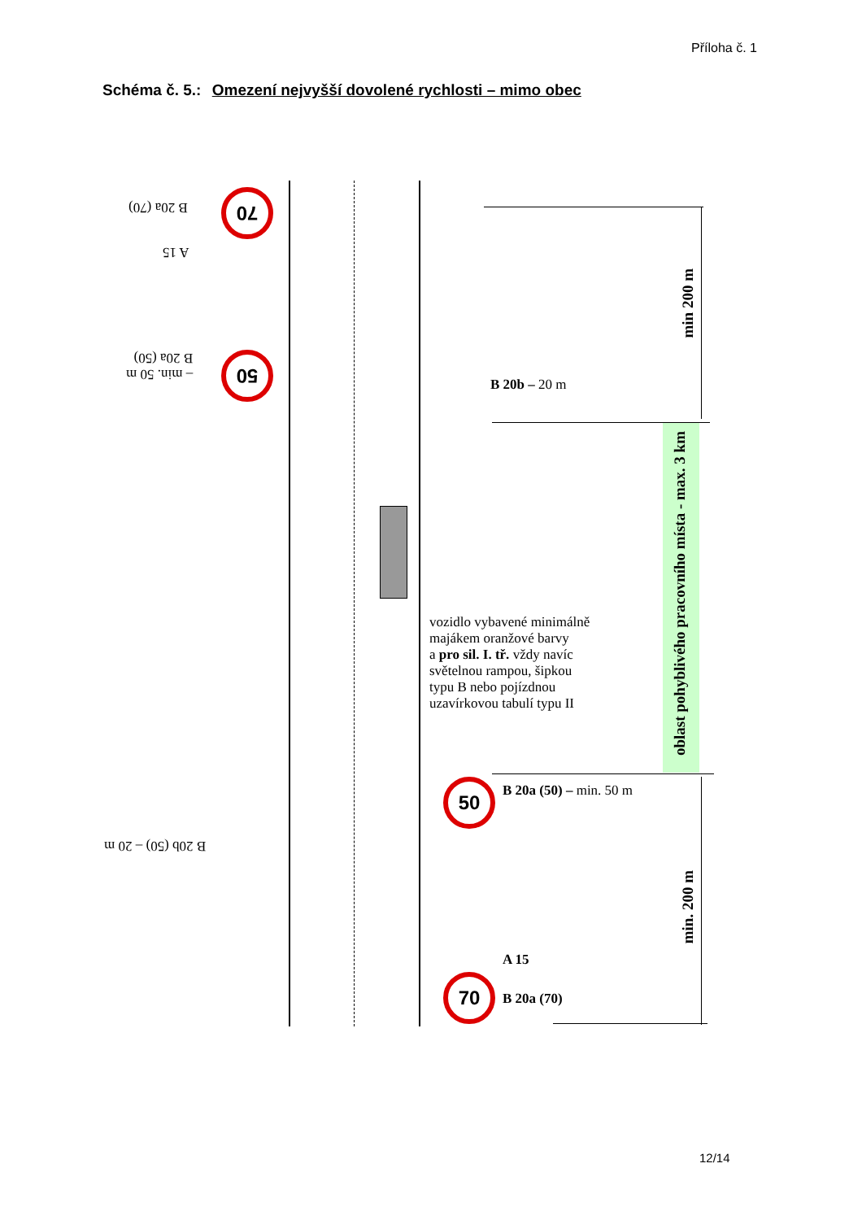Příloha č. 1
Schéma č. 5.: Omezení nejvyšší dovolené rychlosti – mimo obec
70
B 20a (70)
A 15
50
– min. 50 m
B 20a (50)
B 20b (50) – 20 m
B 20b – 20 m
vozidlo vybavené minimálně
majákem oranžové barvy
a pro sil. I. tř. vždy navíc
světelnou rampou, šipkou
typu B nebo pojízdnou
uzavírkovou tabulí typu II
50 B 20a (50) – min. 50 m
A 15
70
B 20a (70)
min 200 m
oblast pohyblivého pracovního místa - max. 3 km
min. 200 m
12/14